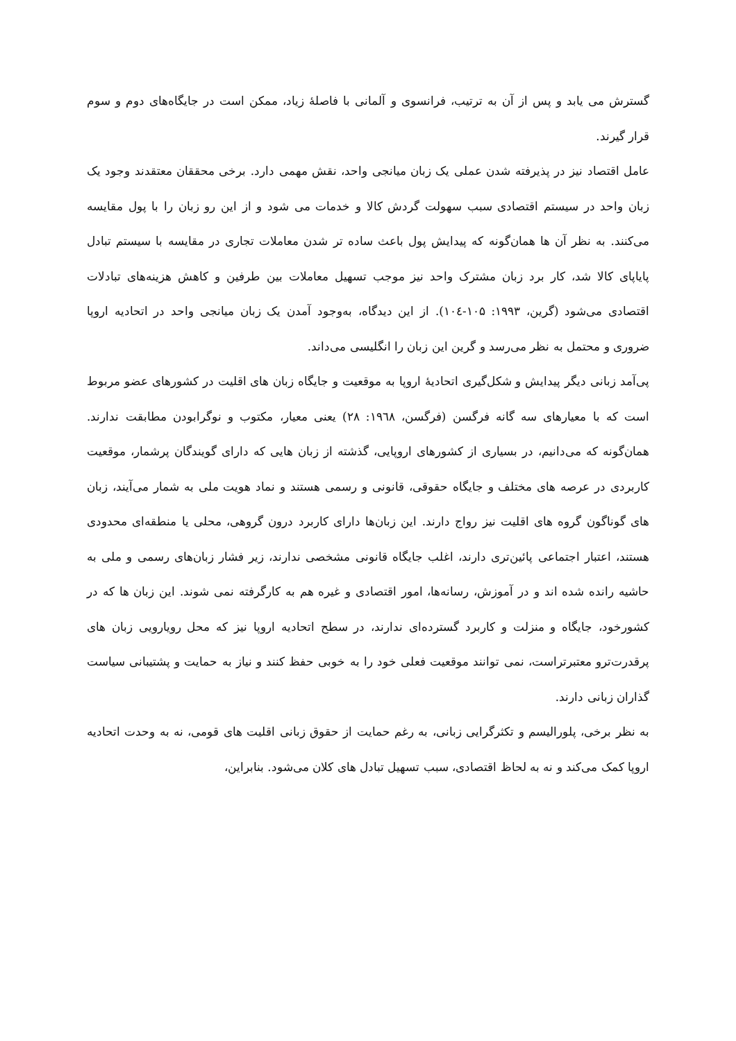گسترش می یابد و پس از آن به ترتیب، فرانسوی و آلمانی با فاصلهٔ زیاد، ممکن است در جایگاه‌های دوم و سوم قرار گیرند.
عامل اقتصاد نیز در پذیرفته شدن عملی یک زبان میانجی واحد، نقش مهمی دارد. برخی محققان معتقدند وجود یک زبان واحد در سیستم اقتصادی سبب سهولت گردش کالا و خدمات می شود و از این رو زبان را با پول مقایسه می‌کنند. به نظر آن ها همان‌گونه که پیدایش پول باعث ساده تر شدن معاملات تجاری در مقایسه با سیستم تبادل پایاپای کالا شد، کار برد زبان مشترک واحد نیز موجب تسهیل معاملات بین طرفین و کاهش هزینه‌های تبادلات اقتصادی می‌شود (گرین، ۱۹۹۳: ۱۰۵-۱۰٤). از این دیدگاه، به‌وجود آمدن یک زبان میانجی واحد در اتحادیه اروپا ضروری و محتمل به نظر می‌رسد و گرین این زبان را انگلیسی می‌داند.
پی‌آمد زبانی دیگر پیدایش و شکل‌گیری اتحادیهٔ اروپا به موقعیت و جایگاه زبان های اقلیت در کشورهای عضو مربوط است که با معیارهای سه گانه فرگسن (فرگسن، ۱۹٦۸: ۲۸) یعنی معیار، مکتوب و نوگرابودن مطابقت ندارند. همان‌گونه که می‌دانیم، در بسیاری از کشورهای اروپایی، گذشته از زبان هایی که دارای گویندگان پرشمار، موقعیت کاربردی در عرصه های مختلف و جایگاه حقوقی، قانونی و رسمی هستند و نماد هویت ملی به شمار می‌آیند، زبان های گوناگون گروه های اقلیت نیز رواج دارند. این زبان‌ها دارای کاربرد درون گروهی، محلی یا منطقه‌ای محدودی هستند، اعتبار اجتماعی پائین‌تری دارند، اغلب جایگاه قانونی مشخصی ندارند، زیر فشار زبان‌های رسمی و ملی به حاشیه رانده شده اند و در آموزش، رسانه‌ها، امور اقتصادی و غیره هم به کارگرفته نمی شوند. این زبان ها که در کشورخود، جایگاه و منزلت و کاربرد گسترده‌ای ندارند، در سطح اتحادیه اروپا نیز که محل رویارویی زبان های پرقدرت‌ترو معتبرتراست، نمی توانند موقعیت فعلی خود را به خوبی حفظ کنند و نیاز به حمایت و پشتیبانی سیاست گذاران زبانی دارند.
به نظر برخی، پلورالیسم و تکثرگرایی زبانی، به رغم حمایت از حقوق زبانی اقلیت های قومی، نه به وحدت اتحادیه اروپا کمک می‌کند و نه به لحاظ اقتصادی، سبب تسهیل تبادل های کلان می‌شود. بنابراین،